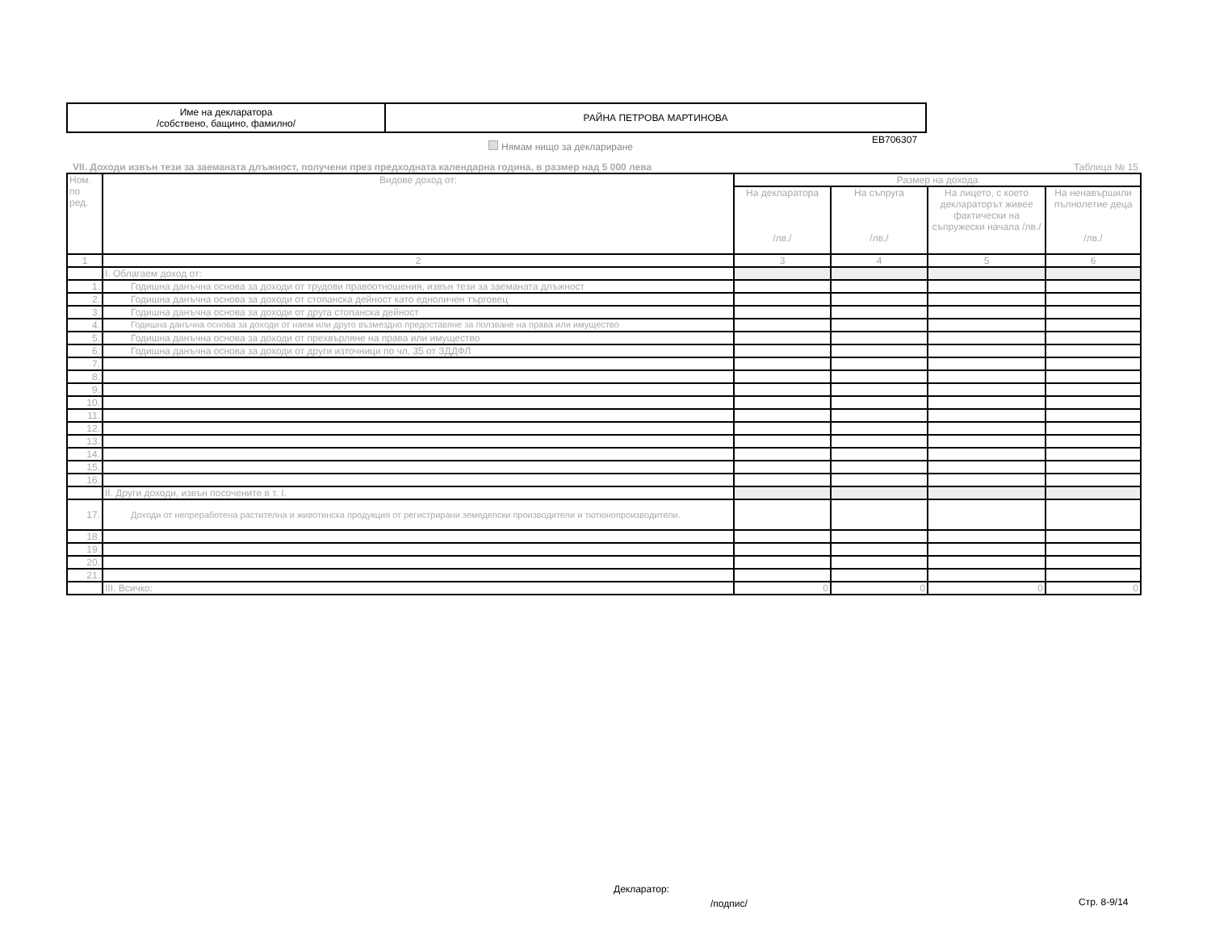| Име на декларатора /собствено, бащино, фамилно/ | РАЙНА ПЕТРОВА МАРТИНОВА |
EB706307
Нямам нищо за деклариране
VII. Доходи извън тези за заеманата длъжност, получени през предходната календарна година, в размер над 5 000 лева Таблица № 15
| Ном. по ред. | Видове доход от: | Размер на дохода | | | |
| --- | --- | --- | --- | --- | --- |
| | | На декларатора /лв./ | На съпруга /лв./ | На лицето, с което деклараторът живее фактически на съпружески начала /лв./ | На ненавършили пълнолетие деца /лв./ |
| 1 | 2 | 3 | 4 | 5 | 6 |
| | I. Облагаем доход от: | | | | |
| 1. | Годишна данъчна основа за доходи от трудови правоотношения, извън тези за заеманата длъжност | | | | |
| 2. | Годишна данъчна основа за доходи от стопанска дейност като едноличен търговец | | | | |
| 3. | Годишна данъчна основа за доходи от друга стопанска дейност | | | | |
| 4. | Годишна данъчна основа за доходи от наем или друго възмездно предоставяне за ползване на права или имущество | | | | |
| 5. | Годишна данъчна основа за доходи от прехвърляне на права или имущество | | | | |
| 6. | Годишна данъчна основа за доходи от други източници по чл. 35 от ЗДДФЛ | | | | |
| 7. | | | | | |
| 8. | | | | | |
| 9. | | | | | |
| 10. | | | | | |
| 11. | | | | | |
| 12. | | | | | |
| 13. | | | | | |
| 14. | | | | | |
| 15. | | | | | |
| 16. | | | | | |
| | II. Други доходи, извън посочените в т. I. | | | | |
| 17. | Доходи от непреработена растителна и животинска продукция от регистрирани земеделски производители и тютюнопроизводители. | | | | |
| 18. | | | | | |
| 19. | | | | | |
| 20. | | | | | |
| 21. | | | | | |
| | III. Всичко: | 0 | 0 | 0 | 0 |
Декларатор:
/подпис/ Стр. 8-9/14